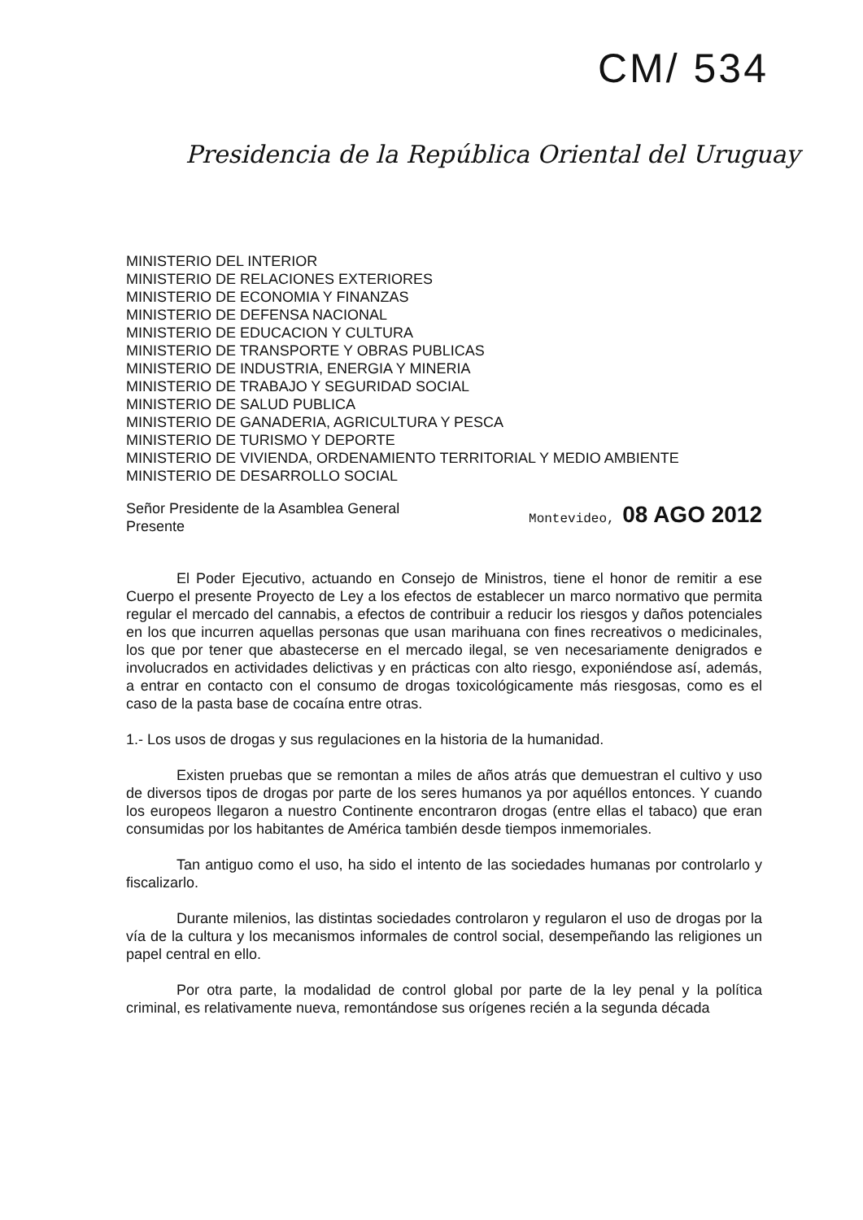CM/ 534
Presidencia de la República Oriental del Uruguay
MINISTERIO DEL INTERIOR
MINISTERIO DE RELACIONES EXTERIORES
MINISTERIO DE ECONOMIA Y FINANZAS
MINISTERIO DE DEFENSA NACIONAL
MINISTERIO DE EDUCACION Y CULTURA
MINISTERIO DE TRANSPORTE Y OBRAS PUBLICAS
MINISTERIO DE INDUSTRIA, ENERGIA Y MINERIA
MINISTERIO DE TRABAJO Y SEGURIDAD SOCIAL
MINISTERIO DE SALUD PUBLICA
MINISTERIO DE GANADERIA, AGRICULTURA Y PESCA
MINISTERIO DE TURISMO Y DEPORTE
MINISTERIO DE VIVIENDA, ORDENAMIENTO TERRITORIAL Y MEDIO AMBIENTE
MINISTERIO DE DESARROLLO SOCIAL
Señor Presidente de la Asamblea General
Presente
Montevideo, 08 AGO 2012
El Poder Ejecutivo, actuando en Consejo de Ministros, tiene el honor de remitir a ese Cuerpo el presente Proyecto de Ley a los efectos de establecer un marco normativo que permita regular el mercado del cannabis, a efectos de contribuir a reducir los riesgos y daños potenciales en los que incurren aquellas personas que usan marihuana con fines recreativos o medicinales, los que por tener que abastecerse en el mercado ilegal, se ven necesariamente denigrados e involucrados en actividades delictivas y en prácticas con alto riesgo, exponiéndose así, además, a entrar en contacto con el consumo de drogas toxicológicamente más riesgosas, como es el caso de la pasta base de cocaína entre otras.
1.- Los usos de drogas y sus regulaciones en la historia de la humanidad.
Existen pruebas que se remontan a miles de años atrás que demuestran el cultivo y uso de diversos tipos de drogas por parte de los seres humanos ya por aquéllos entonces. Y cuando los europeos llegaron a nuestro Continente encontraron drogas (entre ellas el tabaco) que eran consumidas por los habitantes de América también desde tiempos inmemoriales.
Tan antiguo como el uso, ha sido el intento de las sociedades humanas por controlarlo y fiscalizarlo.
Durante milenios, las distintas sociedades controlaron y regularon el uso de drogas por la vía de la cultura y los mecanismos informales de control social, desempeñando las religiones un papel central en ello.
Por otra parte, la modalidad de control global por parte de la ley penal y la política criminal, es relativamente nueva, remontándose sus orígenes recién a la segunda década